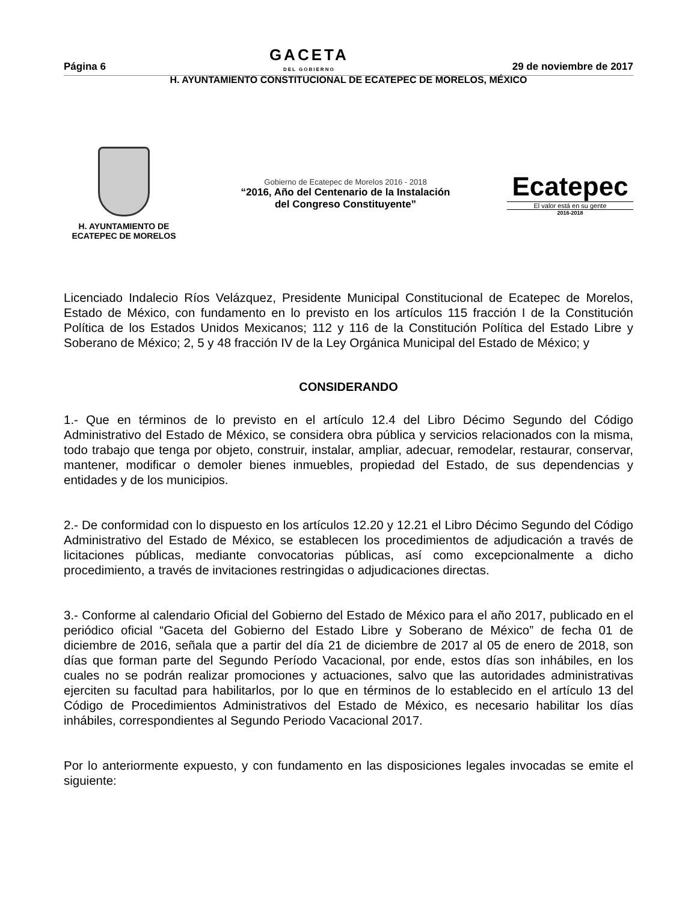Página 6 GACETA
DEL GOBIERNO 29 de noviembre de 2017
H. AYUNTAMIENTO CONSTITUCIONAL DE ECATEPEC DE MORELOS, MÉXICO
H. AYUNTAMIENTO DE
ECATEPEC DE MORELOS
Gobierno de Ecatepec de Morelos 2016 - 2018
“2016, Año del Centenario de la Instalación
del Congreso Constituyente”
Ecatepec
El valor está en su gente
2016-2018
Licenciado Indalecio Ríos Velázquez, Presidente Municipal Constitucional de Ecatepec de Morelos, Estado de México, con fundamento en lo previsto en los artículos 115 fracción I de la Constitución Política de los Estados Unidos Mexicanos; 112 y 116 de la Constitución Política del Estado Libre y Soberano de México; 2, 5 y 48 fracción IV de la Ley Orgánica Municipal del Estado de México; y
CONSIDERANDO
1.- Que en términos de lo previsto en el artículo 12.4 del Libro Décimo Segundo del Código Administrativo del Estado de México, se considera obra pública y servicios relacionados con la misma, todo trabajo que tenga por objeto, construir, instalar, ampliar, adecuar, remodelar, restaurar, conservar, mantener, modificar o demoler bienes inmuebles, propiedad del Estado, de sus dependencias y entidades y de los municipios.
2.- De conformidad con lo dispuesto en los artículos 12.20 y 12.21 el Libro Décimo Segundo del Código Administrativo del Estado de México, se establecen los procedimientos de adjudicación a través de licitaciones públicas, mediante convocatorias públicas, así como excepcionalmente a dicho procedimiento, a través de invitaciones restringidas o adjudicaciones directas.
3.- Conforme al calendario Oficial del Gobierno del Estado de México para el año 2017, publicado en el periódico oficial “Gaceta del Gobierno del Estado Libre y Soberano de México” de fecha 01 de diciembre de 2016, señala que a partir del día 21 de diciembre de 2017 al 05 de enero de 2018, son días que forman parte del Segundo Período Vacacional, por ende, estos días son inhábiles, en los cuales no se podrán realizar promociones y actuaciones, salvo que las autoridades administrativas ejerciten su facultad para habilitarlos, por lo que en términos de lo establecido en el artículo 13 del Código de Procedimientos Administrativos del Estado de México, es necesario habilitar los días inhábiles, correspondientes al Segundo Periodo Vacacional 2017.
Por lo anteriormente expuesto, y con fundamento en las disposiciones legales invocadas se emite el siguiente: